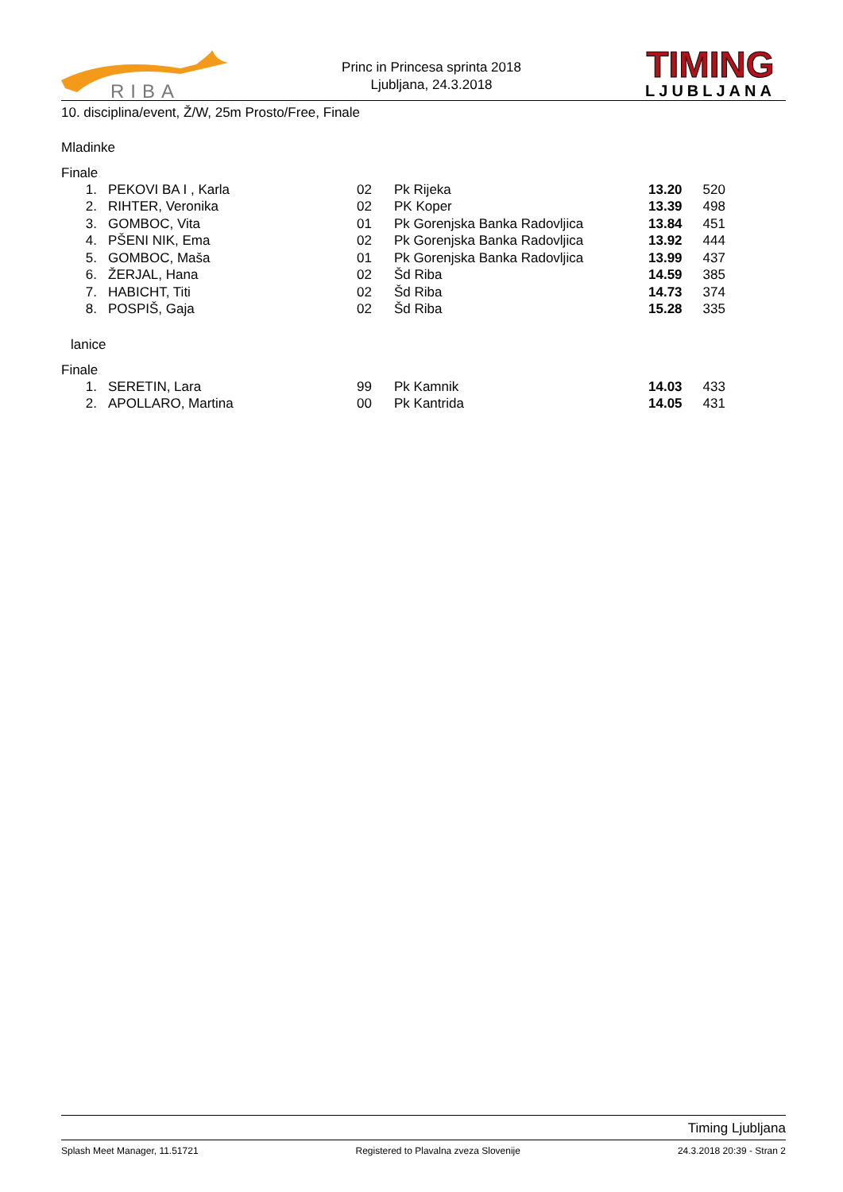RIBA
Princ in Princesa sprinta 2018
Ljubljana, 24.3.2018
TIMING
LJUBLJANA
10. disciplina/event, Ž/W, 25m Prosto/Free, Finale
Mladinke
Finale
| 1. | PEKOVI BA I , Karla | 02 | Pk Rijeka | 13.20 | 520 |
| 2. | RIHTER, Veronika | 02 | PK Koper | 13.39 | 498 |
| 3. | GOMBOC, Vita | 01 | Pk Gorenjska Banka Radovljica | 13.84 | 451 |
| 4. | PŠENI NIK, Ema | 02 | Pk Gorenjska Banka Radovljica | 13.92 | 444 |
| 5. | GOMBOC, Maša | 01 | Pk Gorenjska Banka Radovljica | 13.99 | 437 |
| 6. | ŽERJAL, Hana | 02 | Šd Riba | 14.59 | 385 |
| 7. | HABICHT, Titi | 02 | Šd Riba | 14.73 | 374 |
| 8. | POSPIŠ, Gaja | 02 | Šd Riba | 15.28 | 335 |
lanice
Finale
| 1. | SERETIN, Lara | 99 | Pk Kamnik | 14.03 | 433 |
| 2. | APOLLARO, Martina | 00 | Pk Kantrida | 14.05 | 431 |
Timing Ljubljana
Splash Meet Manager, 11.51721 Registered to Plavalna zveza Slovenije 24.3.2018 20:39 - Stran 2